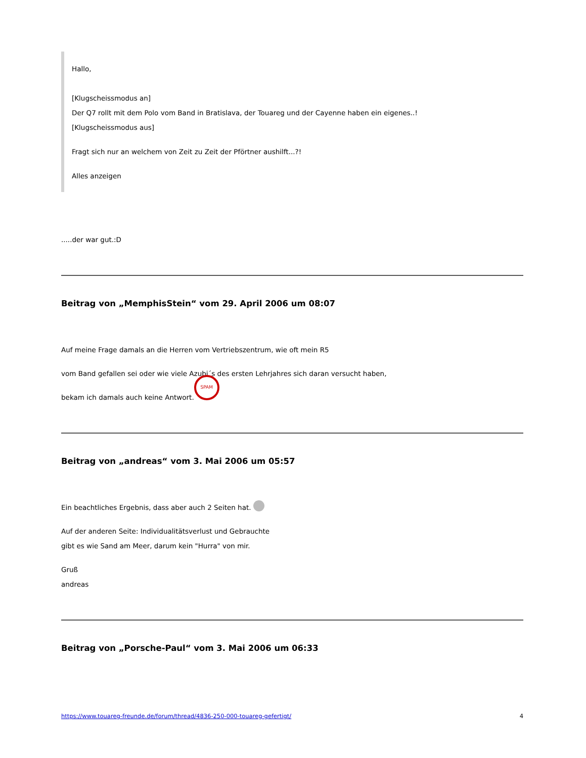Hallo,
[Klugscheissmodus an]
Der Q7 rollt mit dem Polo vom Band in Bratislava, der Touareg und der Cayenne haben ein eigenes..!
[Klugscheissmodus aus]
Fragt sich nur an welchem von Zeit zu Zeit der Pförtner aushilft...?!
Alles anzeigen
.....der war gut.:D
Beitrag von „MemphisStein“ vom 29. April 2006 um 08:07
Auf meine Frage damals an die Herren vom Vertriebszentrum, wie oft mein R5
vom Band gefallen sei oder wie viele Azubi´s des ersten Lehrjahres sich daran versucht haben,
bekam ich damals auch keine Antwort. SPAM
Beitrag von „andreas“ vom 3. Mai 2006 um 05:57
Ein beachtliches Ergebnis, dass aber auch 2 Seiten hat.
Auf der anderen Seite: Individualitätsverlust und Gebrauchte
gibt es wie Sand am Meer, darum kein "Hurra" von mir.
Gruß
andreas
Beitrag von „Porsche-Paul“ vom 3. Mai 2006 um 06:33
https://www.touareg-freunde.de/forum/thread/4836-250-000-touareg-gefertigt/ 4